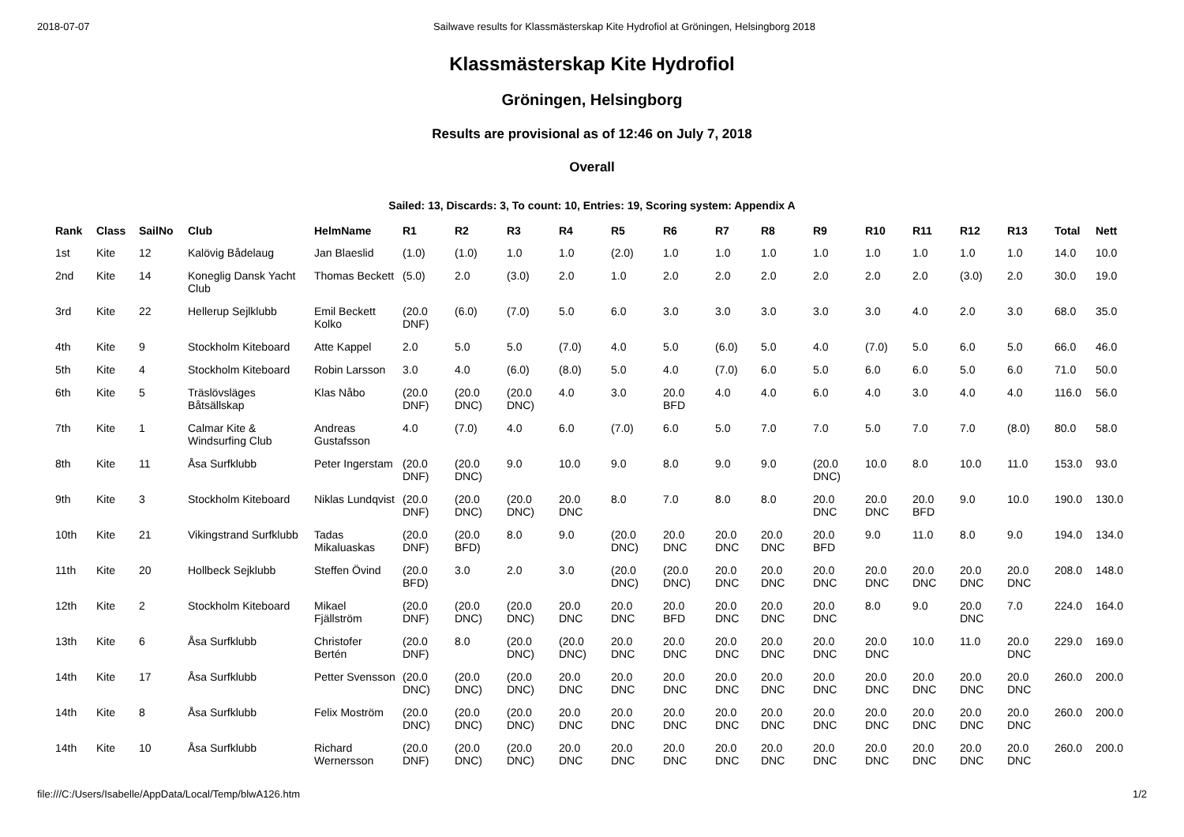2018-07-07 Sailwave results for Klassmästerskap Kite Hydrofiol at Gröningen, Helsingborg 2018
Klassmästerskap Kite Hydrofiol
Gröningen, Helsingborg
Results are provisional as of 12:46 on July 7, 2018
Overall
Sailed: 13, Discards: 3, To count: 10, Entries: 19, Scoring system: Appendix A
| Rank | Class | SailNo | Club | HelmName | R1 | R2 | R3 | R4 | R5 | R6 | R7 | R8 | R9 | R10 | R11 | R12 | R13 | Total | Nett |
| --- | --- | --- | --- | --- | --- | --- | --- | --- | --- | --- | --- | --- | --- | --- | --- | --- | --- | --- | --- |
| 1st | Kite | 12 | Kalövig Bådelaug | Jan Blaeslid | (1.0) | (1.0) | 1.0 | 1.0 | (2.0) | 1.0 | 1.0 | 1.0 | 1.0 | 1.0 | 1.0 | 1.0 | 1.0 | 14.0 | 10.0 |
| 2nd | Kite | 14 | Koneglig Dansk Yacht Club | Thomas Beckett | (5.0) | 2.0 | (3.0) | 2.0 | 1.0 | 2.0 | 2.0 | 2.0 | 2.0 | 2.0 | 2.0 | (3.0) | 2.0 | 30.0 | 19.0 |
| 3rd | Kite | 22 | Hellerup Sejlklubb | Emil Beckett Kolko | (20.0 DNF) | (6.0) | (7.0) | 5.0 | 6.0 | 3.0 | 3.0 | 3.0 | 3.0 | 3.0 | 4.0 | 2.0 | 3.0 | 68.0 | 35.0 |
| 4th | Kite | 9 | Stockholm Kiteboard | Atte Kappel | 2.0 | 5.0 | 5.0 | (7.0) | 4.0 | 5.0 | (6.0) | 5.0 | 4.0 | (7.0) | 5.0 | 6.0 | 5.0 | 66.0 | 46.0 |
| 5th | Kite | 4 | Stockholm Kiteboard | Robin Larsson | 3.0 | 4.0 | (6.0) | (8.0) | 5.0 | 4.0 | (7.0) | 6.0 | 5.0 | 6.0 | 6.0 | 5.0 | 6.0 | 71.0 | 50.0 |
| 6th | Kite | 5 | Träslövsläges Båtsällskap | Klas Nåbo | (20.0 DNF) | (20.0 DNC) | (20.0 DNC) | 4.0 | 3.0 | 20.0 BFD | 4.0 | 4.0 | 6.0 | 4.0 | 3.0 | 4.0 | 4.0 | 116.0 | 56.0 |
| 7th | Kite | 1 | Calmar Kite & Windsurfing Club | Andreas Gustafsson | 4.0 | (7.0) | 4.0 | 6.0 | (7.0) | 6.0 | 5.0 | 7.0 | 7.0 | 5.0 | 7.0 | 7.0 | (8.0) | 80.0 | 58.0 |
| 8th | Kite | 11 | Åsa Surfklubb | Peter Ingerstam | (20.0 DNF) | (20.0 DNC) | 9.0 | 10.0 | 9.0 | 8.0 | 9.0 | 9.0 | (20.0 DNC) | 10.0 | 8.0 | 10.0 | 11.0 | 153.0 | 93.0 |
| 9th | Kite | 3 | Stockholm Kiteboard | Niklas Lundqvist | (20.0 DNF) | (20.0 DNC) | (20.0 DNC) | 20.0 DNC | 8.0 | 7.0 | 8.0 | 8.0 | 20.0 DNC | 20.0 DNC | 20.0 BFD | 9.0 | 10.0 | 190.0 | 130.0 |
| 10th | Kite | 21 | Vikingstrand Surfklubb | Tadas Mikaluaskas | (20.0 DNF) | (20.0 BFD) | 8.0 | 9.0 | (20.0 DNC) | 20.0 DNC | 20.0 DNC | 20.0 DNC | 20.0 BFD | 9.0 | 11.0 | 8.0 | 9.0 | 194.0 | 134.0 |
| 11th | Kite | 20 | Hollbeck Sejklubb | Steffen Övind | (20.0 BFD) | 3.0 | 2.0 | 3.0 | (20.0 DNC) | (20.0 DNC) | 20.0 DNC | 20.0 DNC | 20.0 DNC | 20.0 DNC | 20.0 DNC | 20.0 DNC | 20.0 DNC | 208.0 | 148.0 |
| 12th | Kite | 2 | Stockholm Kiteboard | Mikael Fjällström | (20.0 DNF) | (20.0 DNC) | (20.0 DNC) | 20.0 DNC | 20.0 DNC | 20.0 BFD | 20.0 DNC | 20.0 DNC | 20.0 DNC | 8.0 | 9.0 | 20.0 DNC | 7.0 | 224.0 | 164.0 |
| 13th | Kite | 6 | Åsa Surfklubb | Christofer Bertén | (20.0 DNF) | 8.0 | (20.0 DNC) | (20.0 DNC) | 20.0 DNC | 20.0 DNC | 20.0 DNC | 20.0 DNC | 20.0 DNC | 20.0 DNC | 10.0 | 11.0 | 20.0 DNC | 229.0 | 169.0 |
| 14th | Kite | 17 | Åsa Surfklubb | Petter Svensson | (20.0 DNC) | (20.0 DNC) | (20.0 DNC) | 20.0 DNC | 20.0 DNC | 20.0 DNC | 20.0 DNC | 20.0 DNC | 20.0 DNC | 20.0 DNC | 20.0 DNC | 20.0 DNC | 20.0 DNC | 260.0 | 200.0 |
| 14th | Kite | 8 | Åsa Surfklubb | Felix Moström | (20.0 DNC) | (20.0 DNC) | (20.0 DNC) | 20.0 DNC | 20.0 DNC | 20.0 DNC | 20.0 DNC | 20.0 DNC | 20.0 DNC | 20.0 DNC | 20.0 DNC | 20.0 DNC | 20.0 DNC | 260.0 | 200.0 |
| 14th | Kite | 10 | Åsa Surfklubb | Richard Wernersson | (20.0 DNF) | (20.0 DNC) | (20.0 DNC) | 20.0 DNC | 20.0 DNC | 20.0 DNC | 20.0 DNC | 20.0 DNC | 20.0 DNC | 20.0 DNC | 20.0 DNC | 20.0 DNC | 20.0 DNC | 260.0 | 200.0 |
file:///C:/Users/Isabelle/AppData/Local/Temp/blwA126.htm 1/2